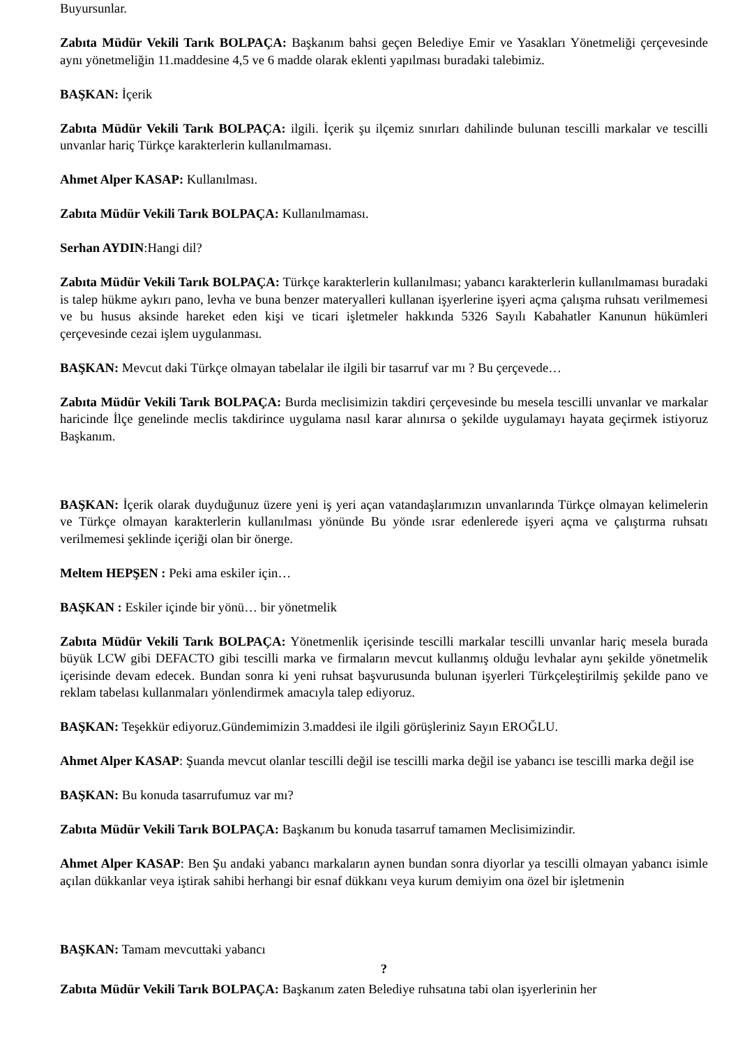Buyursunlar.
Zabıta Müdür Vekili Tarık BOLPAÇA: Başkanım bahsi geçen Belediye Emir ve Yasakları Yönetmeliği çerçevesinde aynı yönetmeliğin 11.maddesine 4,5 ve 6 madde olarak eklenti yapılması buradaki talebimiz.
BAŞKAN: İçerik
Zabıta Müdür Vekili Tarık BOLPAÇA: ilgili. İçerik şu ilçemiz sınırları dahilinde bulunan tescilli markalar ve tescilli unvanlar hariç Türkçe karakterlerin kullanılmaması.
Ahmet Alper KASAP: Kullanılması.
Zabıta Müdür Vekili Tarık BOLPAÇA: Kullanılmaması.
Serhan AYDIN:Hangi dil?
Zabıta Müdür Vekili Tarık BOLPAÇA: Türkçe karakterlerin kullanılması; yabancı karakterlerin kullanılmaması buradaki is talep hükme aykırı pano, levha ve buna benzer materyalleri kullanan işyerlerine işyeri açma çalışma ruhsatı verilmemesi ve bu husus aksinde hareket eden kişi ve ticari işletmeler hakkında 5326 Sayılı Kabahatler Kanunun hükümleri çerçevesinde cezai işlem uygulanması.
BAŞKAN: Mevcut daki Türkçe olmayan tabelalar ile ilgili bir tasarruf var mı ? Bu çerçevede…
Zabıta Müdür Vekili Tarık BOLPAÇA: Burda meclisimizin takdiri çerçevesinde bu mesela tescilli unvanlar ve markalar haricinde İlçe genelinde meclis takdirince uygulama nasıl karar alınırsa o şekilde uygulamayı hayata geçirmek istiyoruz Başkanım.
BAŞKAN: İçerik olarak duyduğunuz üzere yeni iş yeri açan vatandaşlarımızın unvanlarında Türkçe olmayan kelimelerin ve Türkçe olmayan karakterlerin kullanılması yönünde Bu yönde ısrar edenlerede işyeri açma ve çalıştırma ruhsatı verilmemesi şeklinde içeriği olan bir önerge.
Meltem HEPŞEN : Peki ama eskiler için…
BAŞKAN : Eskiler içinde bir yönü… bir yönetmelik
Zabıta Müdür Vekili Tarık BOLPAÇA: Yönetmenlik içerisinde tescilli markalar tescilli unvanlar hariç mesela burada büyük LCW gibi DEFACTO gibi tescilli marka ve firmaların mevcut kullanmış olduğu levhalar aynı şekilde yönetmelik içerisinde devam edecek. Bundan sonra ki yeni ruhsat başvurusunda bulunan işyerleri Türkçeleştirilmiş şekilde pano ve reklam tabelası kullanmaları yönlendirmek amacıyla talep ediyoruz.
BAŞKAN: Teşekkür ediyoruz.Gündemimizin 3.maddesi ile ilgili görüşleriniz Sayın EROĞLU.
Ahmet Alper KASAP: Şuanda mevcut olanlar tescilli değil ise tescilli marka değil ise yabancı ise tescilli marka değil ise
BAŞKAN: Bu konuda tasarrufumuz var mı?
Zabıta Müdür Vekili Tarık BOLPAÇA: Başkanım bu konuda tasarruf tamamen Meclisimizindir.
Ahmet Alper KASAP: Ben Şu andaki yabancı markaların aynen bundan sonra diyorlar ya tescilli olmayan yabancı isimle açılan dükkanlar veya iştirak sahibi herhangi bir esnaf dükkanı veya kurum demiyim ona özel bir işletmenin
BAŞKAN: Tamam mevcuttaki yabancı
?
Zabıta Müdür Vekili Tarık BOLPAÇA: Başkanım zaten Belediye ruhsatına tabi olan işyerlerinin her